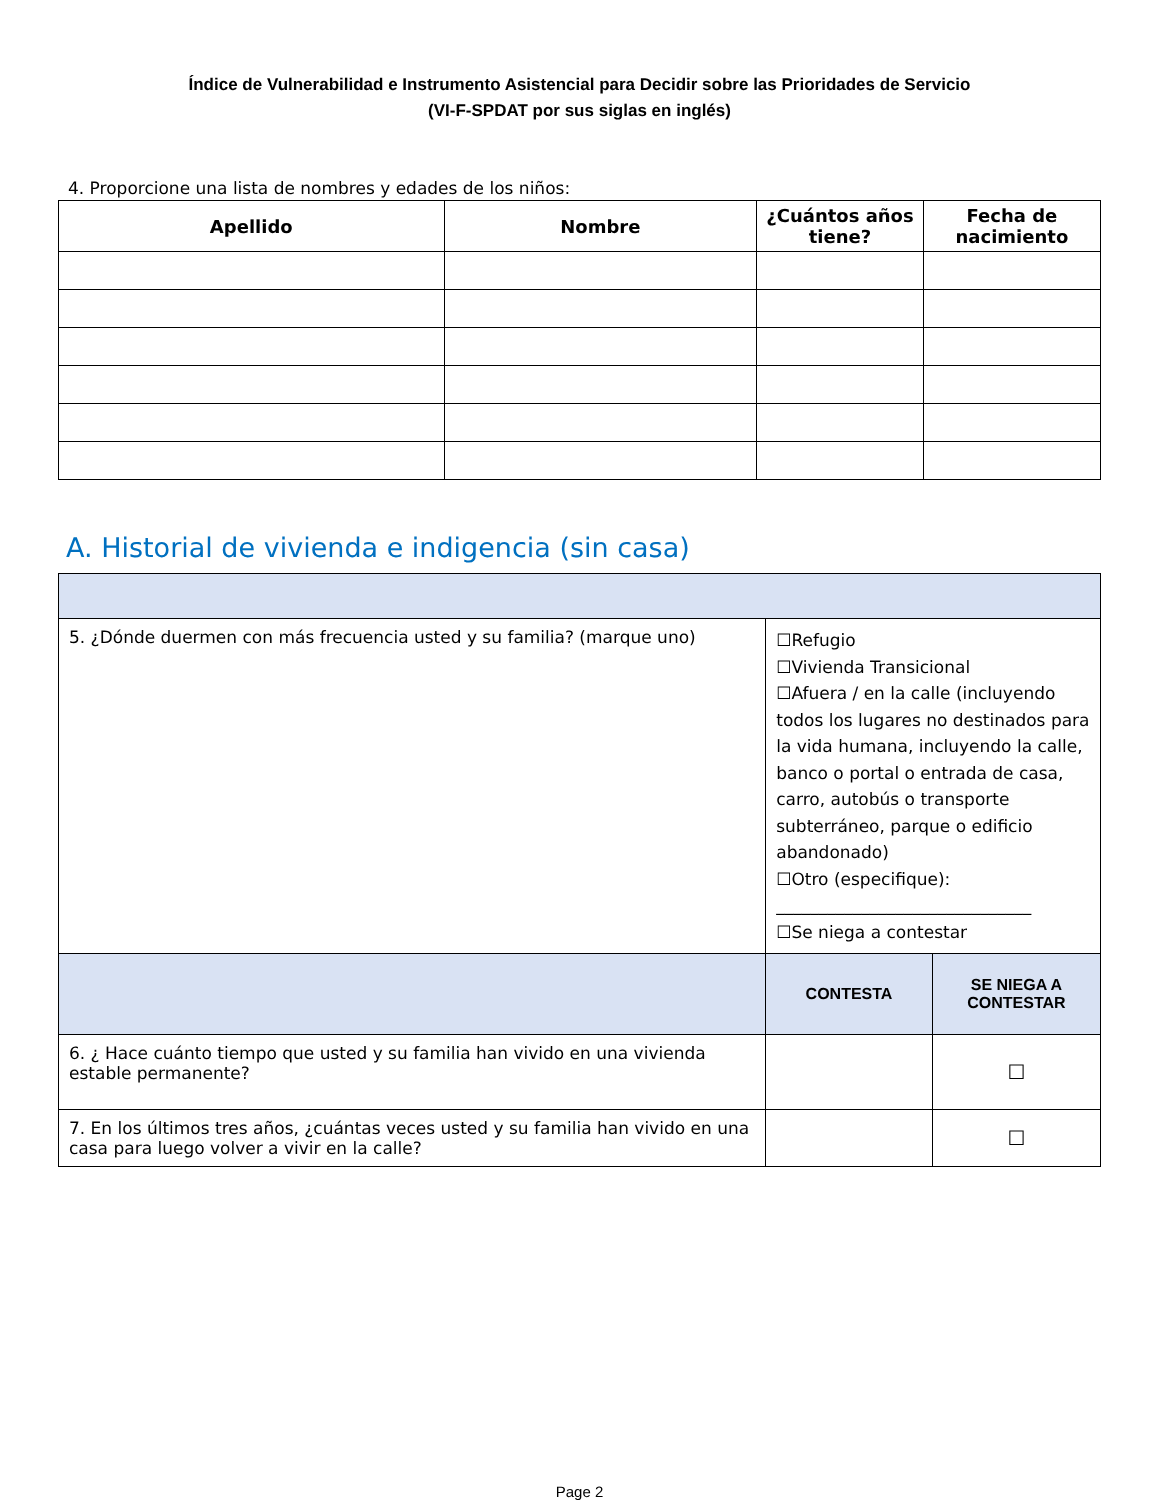Índice de Vulnerabilidad e Instrumento Asistencial para Decidir sobre las Prioridades de Servicio
(VI-F-SPDAT por sus siglas en inglés)
4. Proporcione una lista de nombres y edades de los niños:
| Apellido | Nombre | ¿Cuántos años tiene? | Fecha de nacimiento |
| --- | --- | --- | --- |
A. Historial de vivienda e indigencia (sin casa)
| 5. ¿Dónde duermen con más frecuencia usted y su familia? (marque uno) | ☐Refugio ☐Vivienda Transicional ☐Afuera / en la calle (incluyendo todos los lugares no destinados para la vida humana, incluyendo la calle, banco o portal o entrada de casa, carro, autobús o transporte subterráneo, parque o edificio abandonado) ☐Otro (especifique): ______________________________ ☐Se niega a contestar | |
| | CONTESTA | SE NIEGA A CONTESTAR |
| 6. ¿ Hace cuánto tiempo que usted y su familia han vivido en una vivienda estable permanente? | | ☐ |
| 7. En los últimos tres años, ¿cuántas veces usted y su familia han vivido en una casa para luego volver a vivir en la calle? | | ☐ |
Page 2